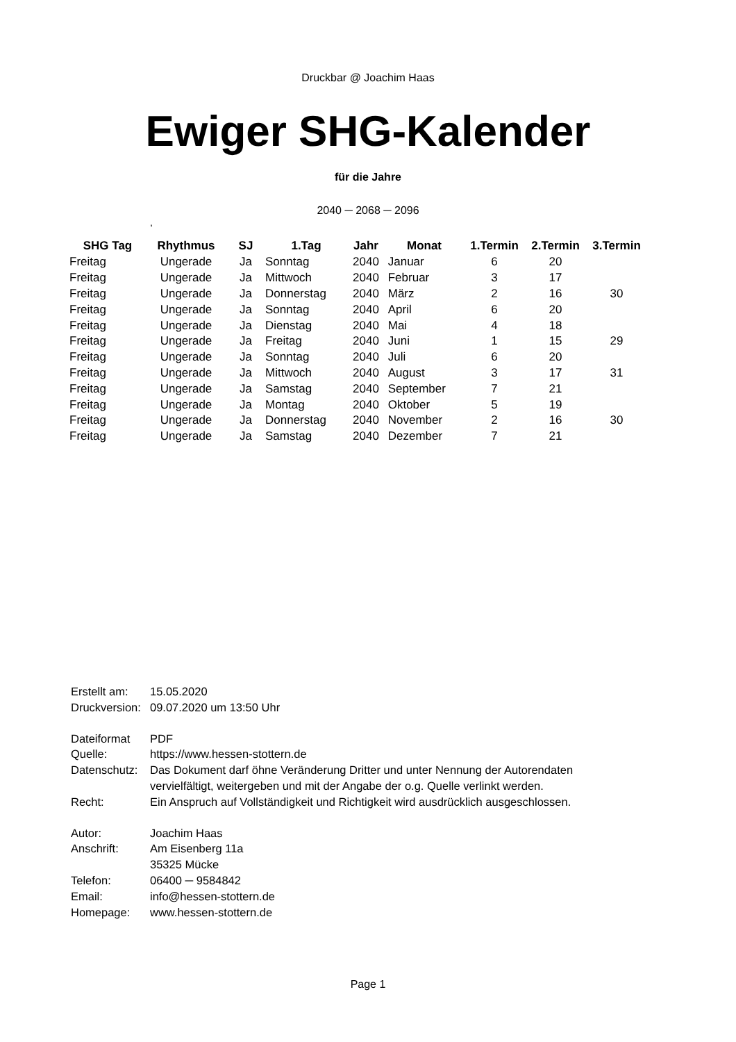Druckbar @ Joachim Haas
Ewiger SHG-Kalender
für die Jahre
2040 ─ 2068 ─ 2096
,
| SHG Tag | Rhythmus | SJ | 1.Tag | Jahr | Monat | 1.Termin | 2.Termin | 3.Termin |
| --- | --- | --- | --- | --- | --- | --- | --- | --- |
| Freitag | Ungerade | Ja | Sonntag | 2040 | Januar | 6 | 20 | |
| Freitag | Ungerade | Ja | Mittwoch | 2040 | Februar | 3 | 17 | |
| Freitag | Ungerade | Ja | Donnerstag | 2040 | März | 2 | 16 | 30 |
| Freitag | Ungerade | Ja | Sonntag | 2040 | April | 6 | 20 | |
| Freitag | Ungerade | Ja | Dienstag | 2040 | Mai | 4 | 18 | |
| Freitag | Ungerade | Ja | Freitag | 2040 | Juni | 1 | 15 | 29 |
| Freitag | Ungerade | Ja | Sonntag | 2040 | Juli | 6 | 20 | |
| Freitag | Ungerade | Ja | Mittwoch | 2040 | August | 3 | 17 | 31 |
| Freitag | Ungerade | Ja | Samstag | 2040 | September | 7 | 21 | |
| Freitag | Ungerade | Ja | Montag | 2040 | Oktober | 5 | 19 | |
| Freitag | Ungerade | Ja | Donnerstag | 2040 | November | 2 | 16 | 30 |
| Freitag | Ungerade | Ja | Samstag | 2040 | Dezember | 7 | 21 | |
Erstellt am: 15.05.2020
Druckversion: 09.07.2020 um 13:50 Uhr
Dateiformat PDF
Quelle: https://www.hessen-stottern.de
Datenschutz: Das Dokument darf öhne Veränderung Dritter und unter Nennung der Autorendaten
vervielfältigt, weitergeben und mit der Angabe der o.g. Quelle verlinkt werden.
Recht: Ein Anspruch auf Vollständigkeit und Richtigkeit wird ausdrücklich ausgeschlossen.
Autor: Joachim Haas
Anschrift: Am Eisenberg 11a
35325 Mücke
Telefon: 06400 ─ 9584842
Email: info@hessen-stottern.de
Homepage: www.hessen-stottern.de
Page 1